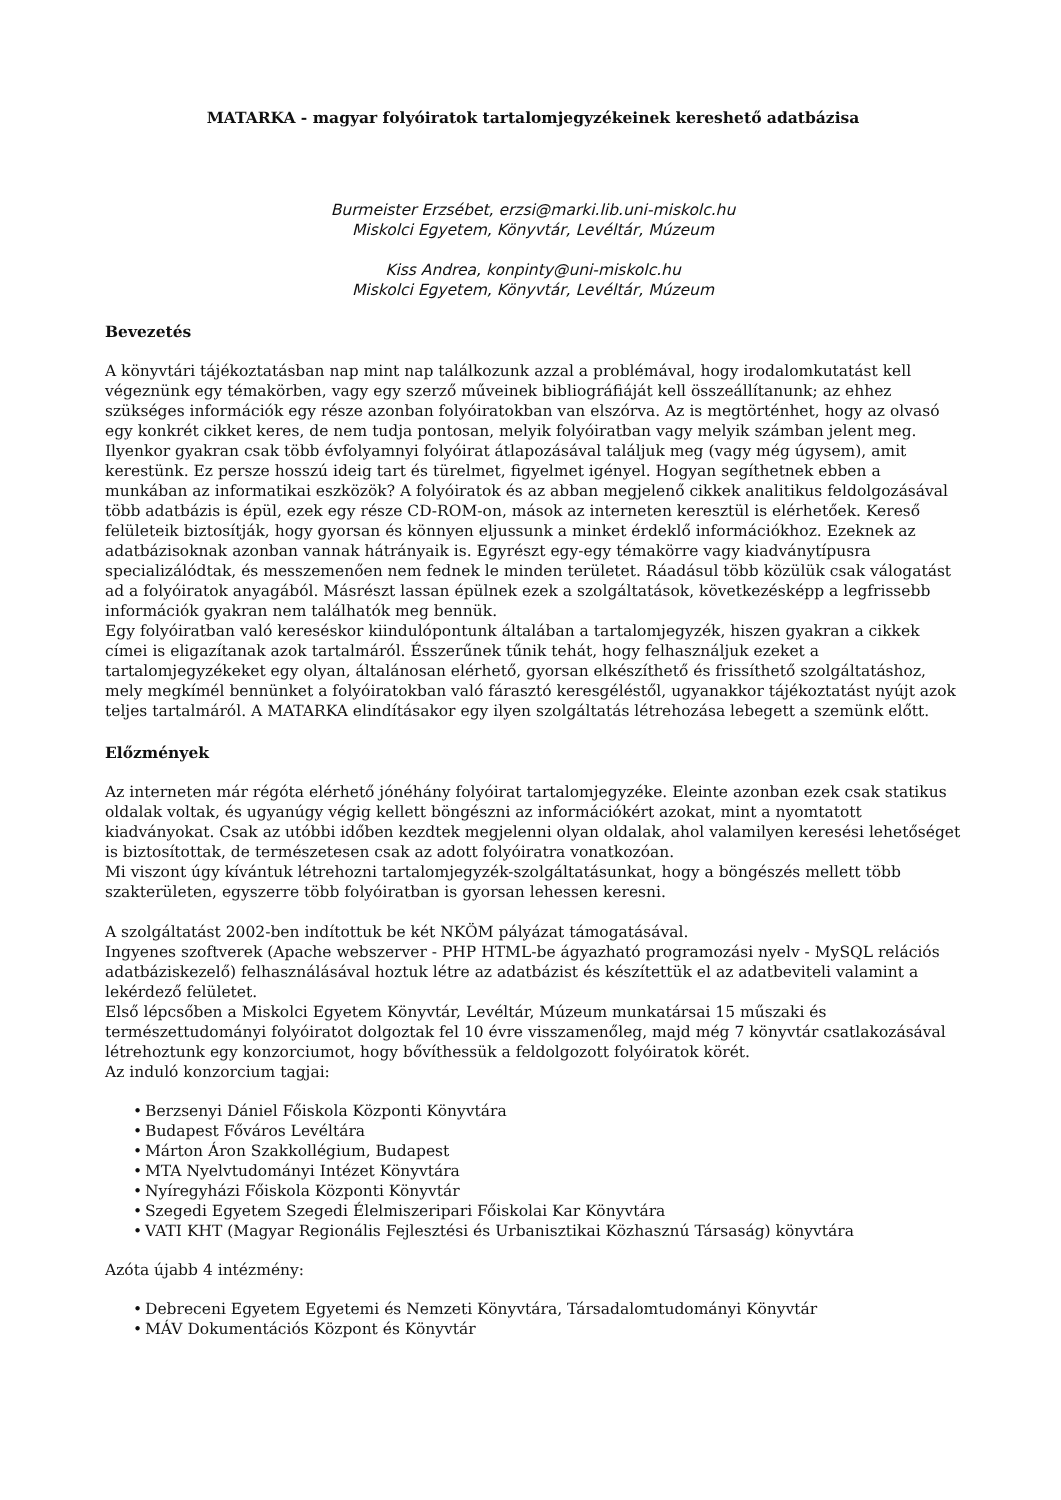MATARKA - magyar folyóiratok tartalomjegyzékeinek kereshető adatbázisa
Burmeister Erzsébet, erzsi@marki.lib.uni-miskolc.hu
Miskolci Egyetem, Könyvtár, Levéltár, Múzeum
Kiss Andrea, konpinty@uni-miskolc.hu
Miskolci Egyetem, Könyvtár, Levéltár, Múzeum
Bevezetés
A könyvtári tájékoztatásban nap mint nap találkozunk azzal a problémával, hogy irodalomkutatást kell végeznünk egy témakörben, vagy egy szerző műveinek bibliográfiáját kell összeállítanunk; az ehhez szükséges információk egy része azonban folyóiratokban van elszórva. Az is megtörténhet, hogy az olvasó egy konkrét cikket keres, de nem tudja pontosan, melyik folyóiratban vagy melyik számban jelent meg.
Ilyenkor gyakran csak több évfolyamnyi folyóirat átlapozásával találjuk meg (vagy még úgysem), amit kerestünk. Ez persze hosszú ideig tart és türelmet, figyelmet igényel. Hogyan segíthetnek ebben a munkában az informatikai eszközök? A folyóiratok és az abban megjelenő cikkek analitikus feldolgozásával több adatbázis is épül, ezek egy része CD-ROM-on, mások az interneten keresztül is elérhetőek. Kereső felületeik biztosítják, hogy gyorsan és könnyen eljussunk a minket érdeklő információkhoz. Ezeknek az adatbázisoknak azonban vannak hátrányaik is. Egyrészt egy-egy témakörre vagy kiadványtípusra specializálódtak, és messzemenően nem fednek le minden területet. Ráadásul több közülük csak válogatást ad a folyóiratok anyagából. Másrészt lassan épülnek ezek a szolgáltatások, következésképp a legfrissebb információk gyakran nem találhatók meg bennük.
Egy folyóiratban való kereséskor kiindulópontunk általában a tartalomjegyzék, hiszen gyakran a cikkek címei is eligazítanak azok tartalmáról. Ésszerűnek tűnik tehát, hogy felhasználjuk ezeket a tartalomjegyzékeket egy olyan, általánosan elérhető, gyorsan elkészíthető és frissíthető szolgáltatáshoz, mely megkímél bennünket a folyóiratokban való fárasztó keresgéléstől, ugyanakkor tájékoztatást nyújt azok teljes tartalmáról. A MATARKA elindításakor egy ilyen szolgáltatás létrehozása lebegett a szemünk előtt.
Előzmények
Az interneten már régóta elérhető jónéhány folyóirat tartalomjegyzéke. Eleinte azonban ezek csak statikus oldalak voltak, és ugyanúgy végig kellett böngészni az információkért azokat, mint a nyomtatott kiadványokat. Csak az utóbbi időben kezdtek megjelenni olyan oldalak, ahol valamilyen keresési lehetőséget is biztosítottak, de természetesen csak az adott folyóiratra vonatkozóan.
Mi viszont úgy kívántuk létrehozni tartalomjegyzék-szolgáltatásunkat, hogy a böngészés mellett több szakterületen, egyszerre több folyóiratban is gyorsan lehessen keresni.
A szolgáltatást 2002-ben indítottuk be két NKÖM pályázat támogatásával.
Ingyenes szoftverek (Apache webszerver - PHP HTML-be ágyazható programozási nyelv - MySQL relációs adatbáziskezelő) felhasználásával hoztuk létre az adatbázist és készítettük el az adatbeviteli valamint a lekérdező felületet.
Első lépcsőben a Miskolci Egyetem Könyvtár, Levéltár, Múzeum munkatársai 15 műszaki és természettudományi folyóiratot dolgoztak fel 10 évre visszamenőleg, majd még 7 könyvtár csatlakozásával létrehoztunk egy konzorciumot, hogy bővíthessük a feldolgozott folyóiratok körét.
Az induló konzorcium tagjai:
Berzsenyi Dániel Főiskola Központi Könyvtára
Budapest Főváros Levéltára
Márton Áron Szakkollégium, Budapest
MTA Nyelvtudományi Intézet Könyvtára
Nyíregyházi Főiskola Központi Könyvtár
Szegedi Egyetem Szegedi Élelmiszeripari Főiskolai Kar Könyvtára
VATI KHT (Magyar Regionális Fejlesztési és Urbanisztikai Közhasznú Társaság) könyvtára
Azóta újabb 4 intézmény:
Debreceni Egyetem Egyetemi és Nemzeti Könyvtára, Társadalomtudományi Könyvtár
MÁV Dokumentációs Központ és Könyvtár